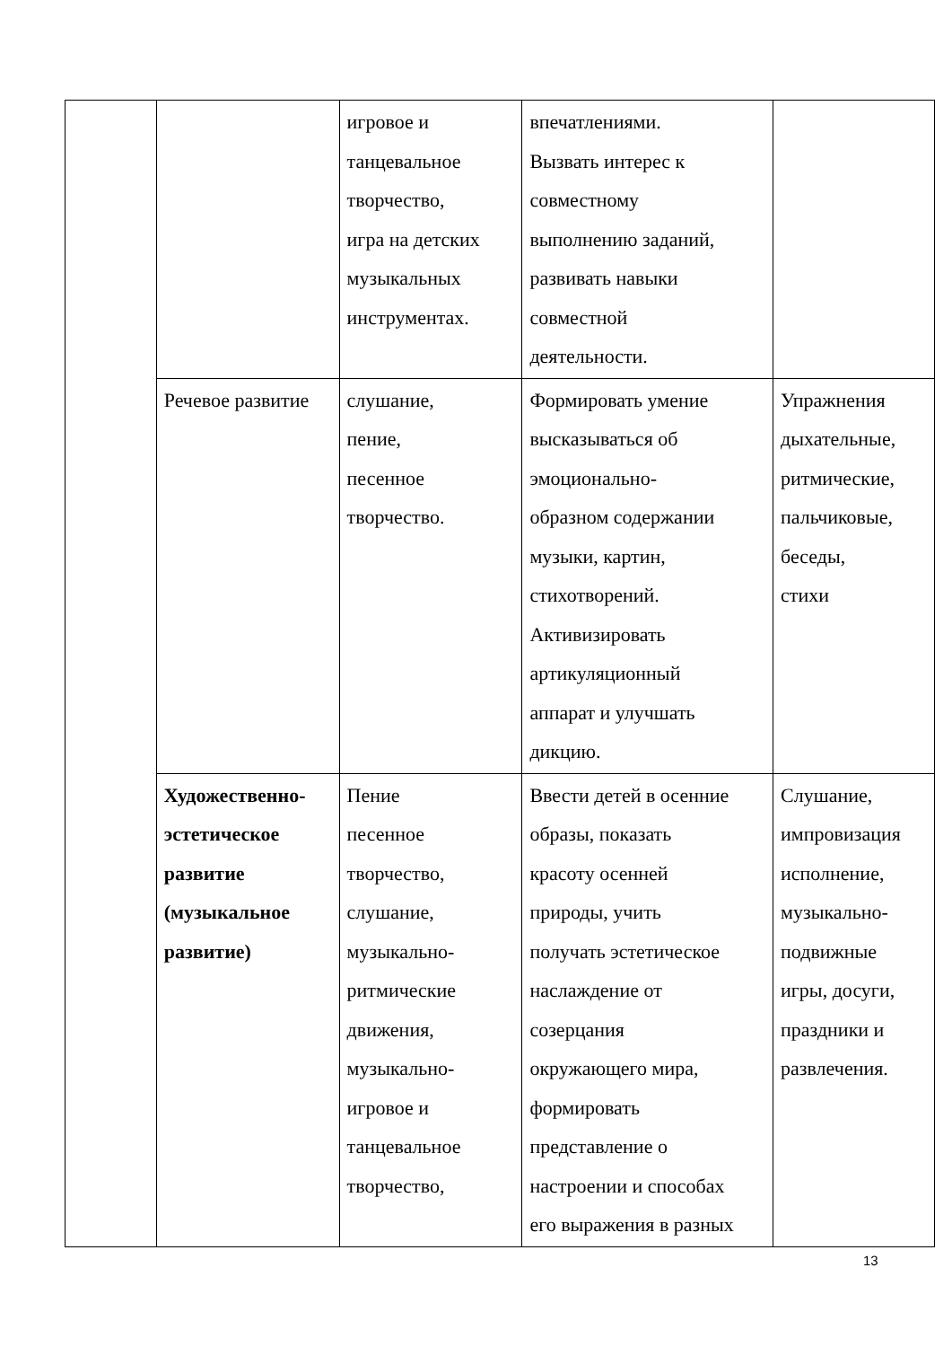| | | игровое и танцевальное творчество, игра на детских музыкальных инструментах. | впечатлениями. Вызвать интерес к совместному выполнению заданий, развивать навыки совместной деятельности. | |
| | Речевое развитие | слушание, пение, песенное творчество. | Формировать умение высказываться об эмоционально- образном содержании музыки, картин, стихотворений. Активизировать артикуляционный аппарат и улучшать дикцию. | Упражнения дыхательные, ритмические, пальчиковые, беседы, стихи |
| | Художественно- эстетическое развитие (музыкальное развитие) | Пение песенное творчество, слушание, музыкально- ритмические движения, музыкально- игровое и танцевальное творчество, | Ввести детей в осенние образы, показать красоту осенней природы, учить получать эстетическое наслаждение от созерцания окружающего мира, формировать представление о настроении и способах его выражения в разных | Слушание, импровизация исполнение, музыкально- подвижные игры, досуги, праздники и развлечения. |
13